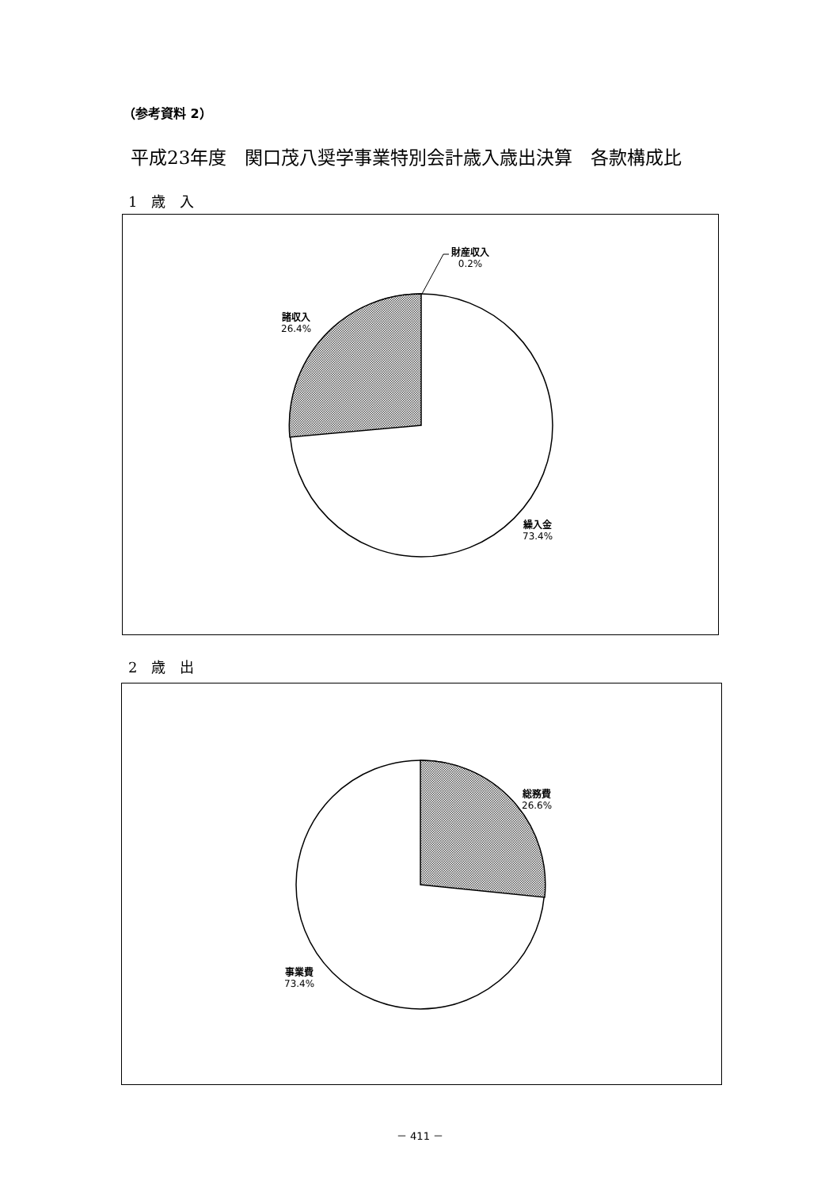（参考資料 2）
平成23年度　関口茂八奨学事業特別会計歳入歳出決算　各款構成比
1　歳　入
財産収入
0.2%
諸収入
26.4%
繰入金
73.4%
2　歳　出
総務費
26.6%
事業費
73.4%
－ 411 －